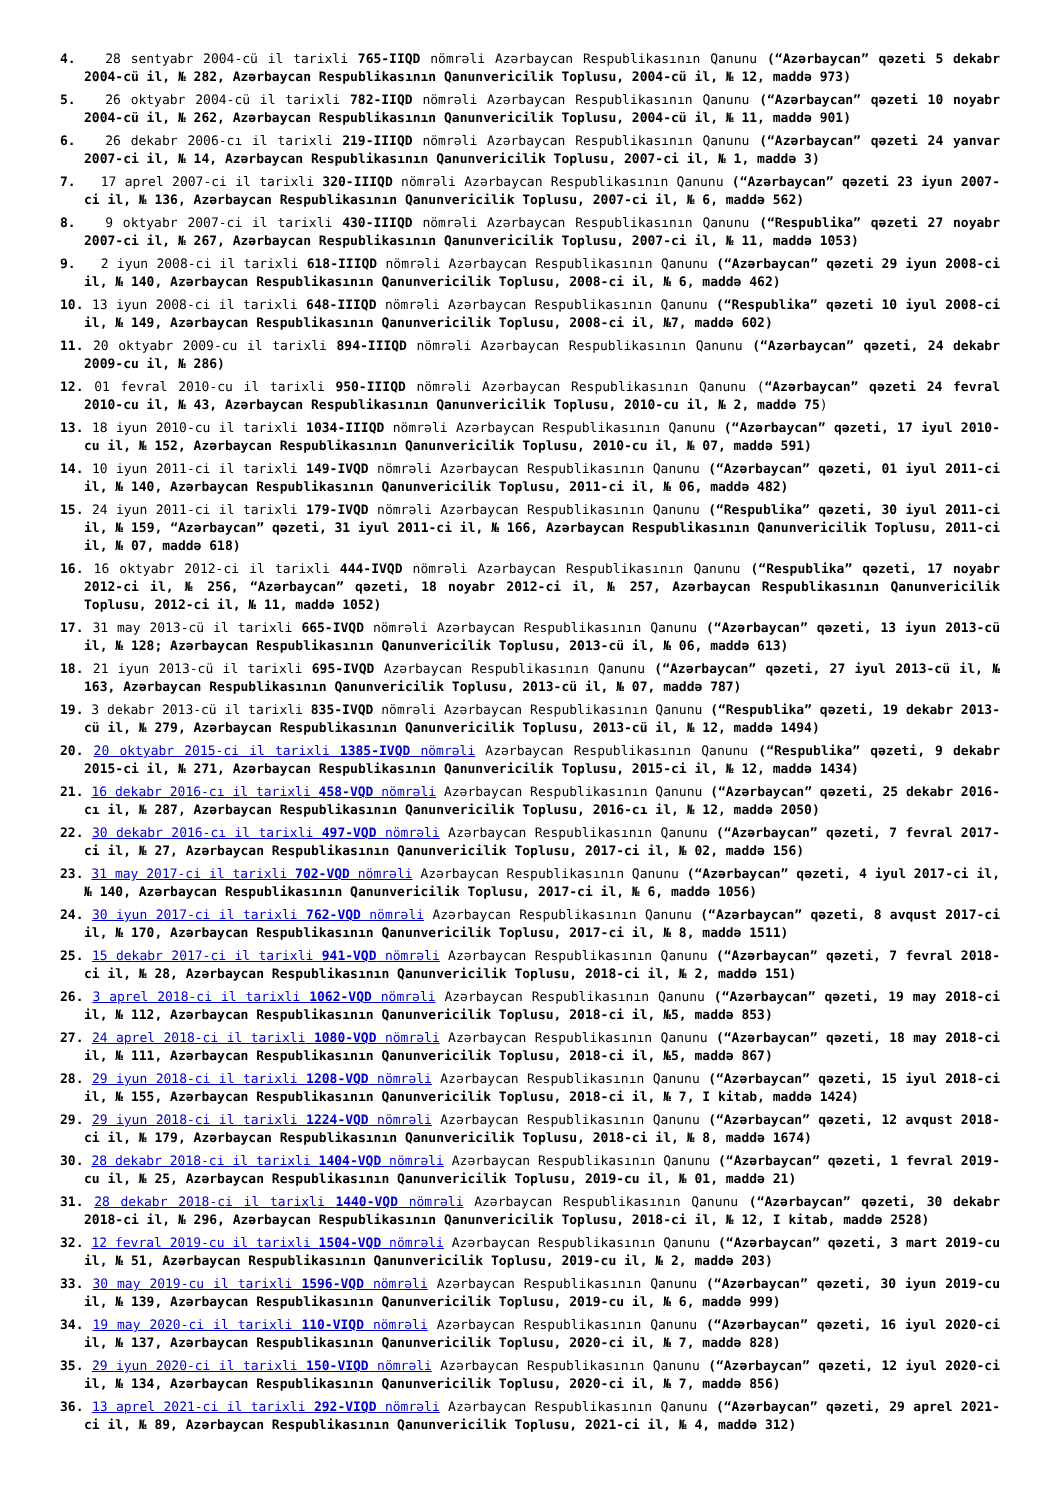4. 28 sentyabr 2004-cü il tarixli 765-IIQD nömrəli Azərbaycan Respublikasının Qanunu (“Azərbaycan” qəzeti 5 dekabr 2004-cü il, № 282, Azərbaycan Respublikasının Qanunvericilik Toplusu, 2004-cü il, № 12, maddə 973)
5. 26 oktyabr 2004-cü il tarixli 782-IIQD nömrəli Azərbaycan Respublikasının Qanunu (“Azərbaycan” qəzeti 10 noyabr 2004-cü il, № 262, Azərbaycan Respublikasının Qanunvericilik Toplusu, 2004-cü il, № 11, maddə 901)
6. 26 dekabr 2006-cı il tarixli 219-IIIQD nömrəli Azərbaycan Respublikasının Qanunu (“Azərbaycan” qəzeti 24 yanvar 2007-ci il, № 14, Azərbaycan Respublikasının Qanunvericilik Toplusu, 2007-ci il, № 1, maddə 3)
7. 17 aprel 2007-ci il tarixli 320-IIIQD nömrəli Azərbaycan Respublikasının Qanunu (“Azərbaycan” qəzeti 23 iyun 2007-ci il, № 136, Azərbaycan Respublikasının Qanunvericilik Toplusu, 2007-ci il, № 6, maddə 562)
8. 9 oktyabr 2007-ci il tarixli 430-IIIQD nömrəli Azərbaycan Respublikasının Qanunu (“Respublika” qəzeti 27 noyabr 2007-ci il, № 267, Azərbaycan Respublikasının Qanunvericilik Toplusu, 2007-ci il, № 11, maddə 1053)
9. 2 iyun 2008-ci il tarixli 618-IIIQD nömrəli Azərbaycan Respublikasının Qanunu (“Azərbaycan” qəzeti 29 iyun 2008-ci il, № 140, Azərbaycan Respublikasının Qanunvericilik Toplusu, 2008-ci il, № 6, maddə 462)
10. 13 iyun 2008-ci il tarixli 648-IIIQD nömrəli Azərbaycan Respublikasının Qanunu (“Respublika” qəzeti 10 iyul 2008-ci il, № 149, Azərbaycan Respublikasının Qanunvericilik Toplusu, 2008-ci il, №7, maddə 602)
11. 20 oktyabr 2009-cu il tarixli 894-IIIQD nömrəli Azərbaycan Respublikasının Qanunu (“Azərbaycan” qəzeti, 24 dekabr 2009-cu il, № 286)
12. 01 fevral 2010-cu il tarixli 950-IIIQD nömrəli Azərbaycan Respublikasının Qanunu (“Azərbaycan” qəzeti 24 fevral 2010-cu il, № 43, Azərbaycan Respublikasının Qanunvericilik Toplusu, 2010-cu il, № 2, maddə 75)
13. 18 iyun 2010-cu il tarixli 1034-IIIQD nömrəli Azərbaycan Respublikasının Qanunu (“Azərbaycan” qəzeti, 17 iyul 2010-cu il, № 152, Azərbaycan Respublikasının Qanunvericilik Toplusu, 2010-cu il, № 07, maddə 591)
14. 10 iyun 2011-ci il tarixli 149-IVQD nömrəli Azərbaycan Respublikasının Qanunu (“Azərbaycan” qəzeti, 01 iyul 2011-ci il, № 140, Azərbaycan Respublikasının Qanunvericilik Toplusu, 2011-ci il, № 06, maddə 482)
15. 24 iyun 2011-ci il tarixli 179-IVQD nömrəli Azərbaycan Respublikasının Qanunu (“Respublika” qəzeti, 30 iyul 2011-ci il, № 159, “Azərbaycan” qəzeti, 31 iyul 2011-ci il, № 166, Azərbaycan Respublikasının Qanunvericilik Toplusu, 2011-ci il, № 07, maddə 618)
16. 16 oktyabr 2012-ci il tarixli 444-IVQD nömrəli Azərbaycan Respublikasının Qanunu (“Respublika” qəzeti, 17 noyabr 2012-ci il, № 256, “Azərbaycan” qəzeti, 18 noyabr 2012-ci il, № 257, Azərbaycan Respublikasının Qanunvericilik Toplusu, 2012-ci il, № 11, maddə 1052)
17. 31 may 2013-cü il tarixli 665-IVQD nömrəli Azərbaycan Respublikasının Qanunu (“Azərbaycan” qəzeti, 13 iyun 2013-cü il, № 128; Azərbaycan Respublikasının Qanunvericilik Toplusu, 2013-cü il, № 06, maddə 613)
18. 21 iyun 2013-cü il tarixli 695-IVQD Azərbaycan Respublikasının Qanunu (“Azərbaycan” qəzeti, 27 iyul 2013-cü il, № 163, Azərbaycan Respublikasının Qanunvericilik Toplusu, 2013-cü il, № 07, maddə 787)
19. 3 dekabr 2013-cü il tarixli 835-IVQD nömrəli Azərbaycan Respublikasının Qanunu (“Respublika” qəzeti, 19 dekabr 2013-cü il, № 279, Azərbaycan Respublikasının Qanunvericilik Toplusu, 2013-cü il, № 12, maddə 1494)
20. 20 oktyabr 2015-ci il tarixli 1385-IVQD nömrəli Azərbaycan Respublikasının Qanunu (“Respublika” qəzeti, 9 dekabr 2015-ci il, № 271, Azərbaycan Respublikasının Qanunvericilik Toplusu, 2015-ci il, № 12, maddə 1434)
21. 16 dekabr 2016-cı il tarixli 458-VQD nömrəli Azərbaycan Respublikasının Qanunu (“Azərbaycan” qəzeti, 25 dekabr 2016-cı il, № 287, Azərbaycan Respublikasının Qanunvericilik Toplusu, 2016-cı il, № 12, maddə 2050)
22. 30 dekabr 2016-cı il tarixli 497-VQD nömrəli Azərbaycan Respublikasının Qanunu (“Azərbaycan” qəzeti, 7 fevral 2017-ci il, № 27, Azərbaycan Respublikasının Qanunvericilik Toplusu, 2017-ci il, № 02, maddə 156)
23. 31 may 2017-ci il tarixli 702-VQD nömrəli Azərbaycan Respublikasının Qanunu (“Azərbaycan” qəzeti, 4 iyul 2017-ci il, № 140, Azərbaycan Respublikasının Qanunvericilik Toplusu, 2017-ci il, № 6, maddə 1056)
24. 30 iyun 2017-ci il tarixli 762-VQD nömrəli Azərbaycan Respublikasının Qanunu (“Azərbaycan” qəzeti, 8 avqust 2017-ci il, № 170, Azərbaycan Respublikasının Qanunvericilik Toplusu, 2017-ci il, № 8, maddə 1511)
25. 15 dekabr 2017-ci il tarixli 941-VQD nömrəli Azərbaycan Respublikasının Qanunu (“Azərbaycan” qəzeti, 7 fevral 2018-ci il, № 28, Azərbaycan Respublikasının Qanunvericilik Toplusu, 2018-ci il, № 2, maddə 151)
26. 3 aprel 2018-ci il tarixli 1062-VQD nömrəli Azərbaycan Respublikasının Qanunu (“Azərbaycan” qəzeti, 19 may 2018-ci il, № 112, Azərbaycan Respublikasının Qanunvericilik Toplusu, 2018-ci il, №5, maddə 853)
27. 24 aprel 2018-ci il tarixli 1080-VQD nömrəli Azərbaycan Respublikasının Qanunu (“Azərbaycan” qəzeti, 18 may 2018-ci il, № 111, Azərbaycan Respublikasının Qanunvericilik Toplusu, 2018-ci il, №5, maddə 867)
28. 29 iyun 2018-ci il tarixli 1208-VQD nömrəli Azərbaycan Respublikasının Qanunu (“Azərbaycan” qəzeti, 15 iyul 2018-ci il, № 155, Azərbaycan Respublikasının Qanunvericilik Toplusu, 2018-ci il, № 7, I kitab, maddə 1424)
29. 29 iyun 2018-ci il tarixli 1224-VQD nömrəli Azərbaycan Respublikasının Qanunu (“Azərbaycan” qəzeti, 12 avqust 2018-ci il, № 179, Azərbaycan Respublikasının Qanunvericilik Toplusu, 2018-ci il, № 8, maddə 1674)
30. 28 dekabr 2018-ci il tarixli 1404-VQD nömrəli Azərbaycan Respublikasının Qanunu (“Azərbaycan” qəzeti, 1 fevral 2019-cu il, № 25, Azərbaycan Respublikasının Qanunvericilik Toplusu, 2019-cu il, № 01, maddə 21)
31. 28 dekabr 2018-ci il tarixli 1440-VQD nömrəli Azərbaycan Respublikasının Qanunu (“Azərbaycan” qəzeti, 30 dekabr 2018-ci il, № 296, Azərbaycan Respublikasının Qanunvericilik Toplusu, 2018-ci il, № 12, I kitab, maddə 2528)
32. 12 fevral 2019-cu il tarixli 1504-VQD nömrəli Azərbaycan Respublikasının Qanunu (“Azərbaycan” qəzeti, 3 mart 2019-cu il, № 51, Azərbaycan Respublikasının Qanunvericilik Toplusu, 2019-cu il, № 2, maddə 203)
33. 30 may 2019-cu il tarixli 1596-VQD nömrəli Azərbaycan Respublikasının Qanunu (“Azərbaycan” qəzeti, 30 iyun 2019-cu il, № 139, Azərbaycan Respublikasının Qanunvericilik Toplusu, 2019-cu il, № 6, maddə 999)
34. 19 may 2020-ci il tarixli 110-VIQD nömrəli Azərbaycan Respublikasının Qanunu (“Azərbaycan” qəzeti, 16 iyul 2020-ci il, № 137, Azərbaycan Respublikasının Qanunvericilik Toplusu, 2020-ci il, № 7, maddə 828)
35. 29 iyun 2020-ci il tarixli 150-VIQD nömrəli Azərbaycan Respublikasının Qanunu (“Azərbaycan” qəzeti, 12 iyul 2020-ci il, № 134, Azərbaycan Respublikasının Qanunvericilik Toplusu, 2020-ci il, № 7, maddə 856)
36. 13 aprel 2021-ci il tarixli 292-VIQD nömrəli Azərbaycan Respublikasının Qanunu (“Azərbaycan” qəzeti, 29 aprel 2021-ci il, № 89, Azərbaycan Respublikasının Qanunvericilik Toplusu, 2021-ci il, № 4, maddə 312)